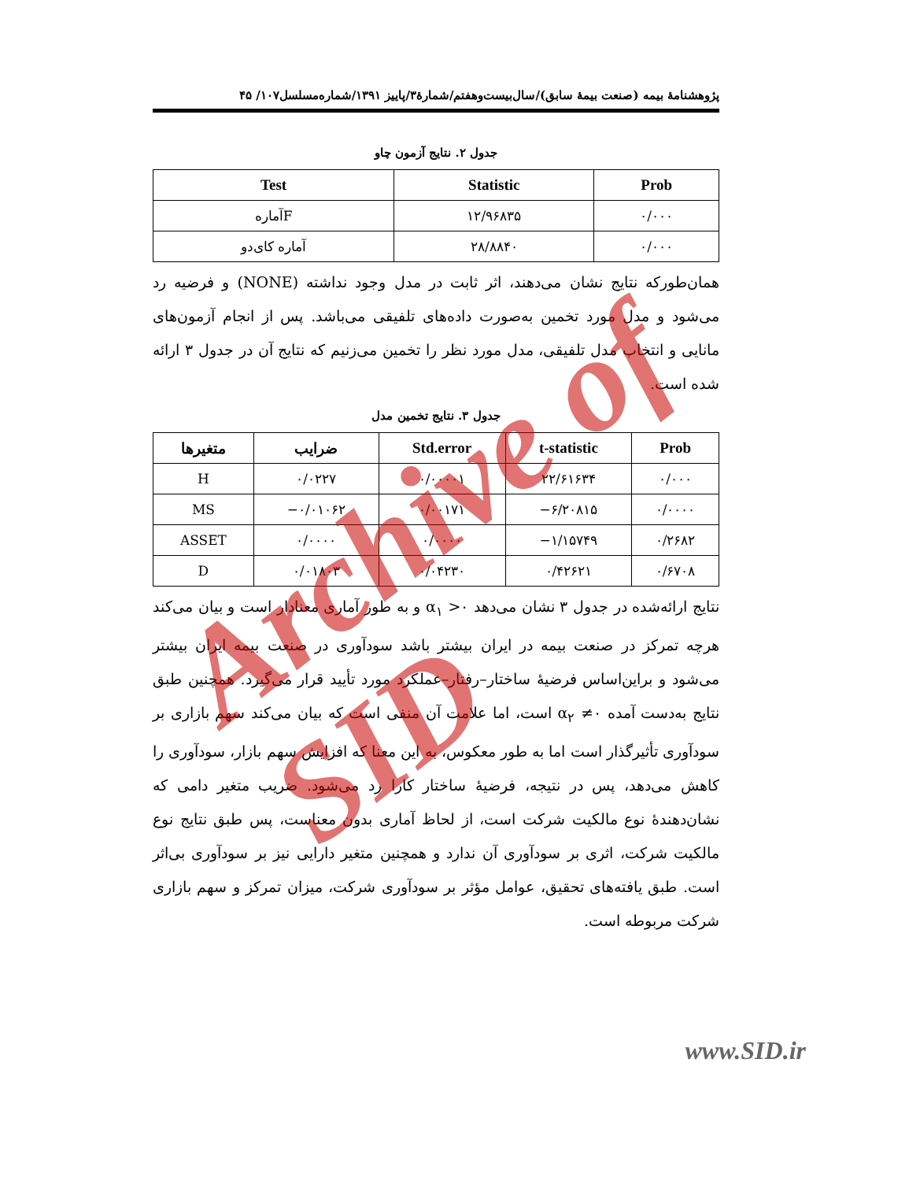پژوهشنامهٔ بیمه (صنعت بیمهٔ سابق)/سال‌بیست‌وهفتم/شمارهٔ۳/پاییز ۱۳۹۱/شماره‌مسلسل۱۰۷/ ۴۵
جدول ۲. نتایج آزمون چاو
| Test | Statistic | Prob |
| --- | --- | --- |
| آمارهF | ۱۲/۹۶۸۳۵ | ۰/۰۰۰ |
| آماره کای‌دو | ۲۸/۸۸۴۰ | ۰/۰۰۰ |
همان‌طورکه نتایج نشان می‌دهند، اثر ثابت در مدل وجود نداشته (NONE) و فرضیه رد می‌شود و مدل مورد تخمین به‌صورت داده‌های تلفیقی می‌باشد. پس از انجام آزمون‌های مانایی و انتخاب مدل تلفیقی، مدل مورد نظر را تخمین می‌زنیم که نتایج آن در جدول ۳ ارائه شده است.
جدول ۳. نتایج تخمین مدل
| متغیرها | ضرایب | Std.error | t-statistic | Prob |
| --- | --- | --- | --- | --- |
| H | ۰/۰۲۲۷ | ۰/۰۰۰۰۱ | ۲۲/۶۱۶۳۴ | ۰/۰۰۰ |
| MS | −۰/۰۱۰۶۲ | ۰/۰۰۱۷۱ | −۶/۲۰۸۱۵ | ۰/۰۰۰۰ |
| ASSET | ۰/۰۰۰۰ | ۰/۰۰۰۰ | −۱/۱۵۷۴۹ | ۰/۲۶۸۲ |
| D | ۰/۰۱۸۰۳ | ۰/۰۴۲۳۰ | ۰/۴۲۶۲۱ | ۰/۶۷۰۸ |
نتایج ارائه‌شده در جدول ۳ نشان می‌دهد α<sub>۱</sub> >۰ و به طور آماری معنادار است و بیان می‌کند هرچه تمرکز در صنعت بیمه در ایران بیشتر باشد سودآوری در صنعت بیمه ایران بیشتر می‌شود و براین‌اساس فرضیهٔ ساختار–رفتار–عملکرد مورد تأیید قرار می‌گیرد. همچنین طبق نتایج به‌دست آمده α<sub>۲</sub> ≠۰ است، اما علامت آن منفی است که بیان می‌کند سهم بازاری بر سودآوری تأثیرگذار است اما به طور معکوس، به این معنا که افزایش سهم بازار، سودآوری را کاهش می‌دهد، پس در نتیجه، فرضیهٔ ساختار کارا رد می‌شود. ضریب متغیر دامی که نشان‌دهندهٔ نوع مالکیت شرکت است، از لحاظ آماری بدون معناست، پس طبق نتایج نوع مالکیت شرکت، اثری بر سودآوری آن ندارد و همچنین متغیر دارایی نیز بر سودآوری بی‌اثر است. طبق یافته‌های تحقیق، عوامل مؤثر بر سودآوری شرکت، میزان تمرکز و سهم بازاری شرکت مربوطه است.
www.SID.ir
Archive of SID